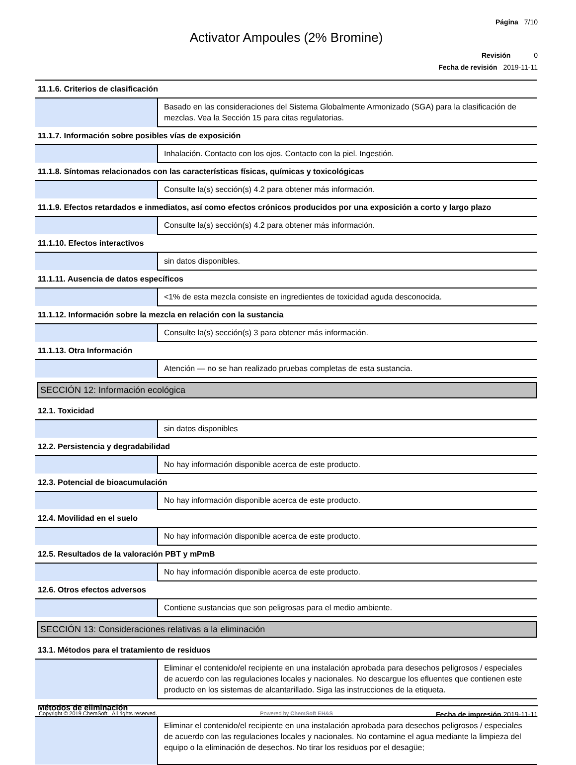Página 7/10
Activator Ampoules (2% Bromine)
Revisión 0
Fecha de revisión 2019-11-11
| 11.1.6. Criterios de clasificación | |
| | Basado en las consideraciones del Sistema Globalmente Armonizado (SGA) para la clasificación de mezclas. Vea la Sección 15 para citas regulatorias. |
| 11.1.7. Información sobre posibles vías de exposición | |
| | Inhalación. Contacto con los ojos. Contacto con la piel. Ingestión. |
| 11.1.8. Síntomas relacionados con las características físicas, químicas y toxicológicas | |
| | Consulte la(s) sección(s) 4.2 para obtener más información. |
| 11.1.9. Efectos retardados e inmediatos, así como efectos crónicos producidos por una exposición a corto y largo plazo | |
| | Consulte la(s) sección(s) 4.2 para obtener más información. |
| 11.1.10. Efectos interactivos | |
| | sin datos disponibles. |
| 11.1.11. Ausencia de datos específicos | |
| | <1% de esta mezcla consiste en ingredientes de toxicidad aguda desconocida. |
| 11.1.12. Información sobre la mezcla en relación con la sustancia | |
| | Consulte la(s) sección(s) 3 para obtener más información. |
| 11.1.13. Otra Información | |
| | Atención — no se han realizado pruebas completas de esta sustancia. |
| SECCIÓN 12: Información ecológica | |
| 12.1. Toxicidad | |
| | sin datos disponibles |
| 12.2. Persistencia y degradabilidad | |
| | No hay información disponible acerca de este producto. |
| 12.3. Potencial de bioacumulación | |
| | No hay información disponible acerca de este producto. |
| 12.4. Movilidad en el suelo | |
| | No hay información disponible acerca de este producto. |
| 12.5. Resultados de la valoración PBT y mPmB | |
| | No hay información disponible acerca de este producto. |
| 12.6. Otros efectos adversos | |
| | Contiene sustancias que son peligrosas para el medio ambiente. |
| SECCIÓN 13: Consideraciones relativas a la eliminación | |
| 13.1. Métodos para el tratamiento de residuos | |
| | Eliminar el contenido/el recipiente en una instalación aprobada para desechos peligrosos / especiales de acuerdo con las regulaciones locales y nacionales. No descargue los efluentes que contienen este producto en los sistemas de alcantarillado. Siga las instrucciones de la etiqueta. |
| Métodos de eliminación | |
| | Eliminar el contenido/el recipiente en una instalación aprobada para desechos peligrosos / especiales de acuerdo con las regulaciones locales y nacionales. No contamine el agua mediante la limpieza del equipo o la eliminación de desechos. No tirar los residuos por el desagüe; |
Copyright © 2019 ChemSoft. All rights reserved. Powered by ChemSoft EH&S Fecha de impresión 2019-11-11